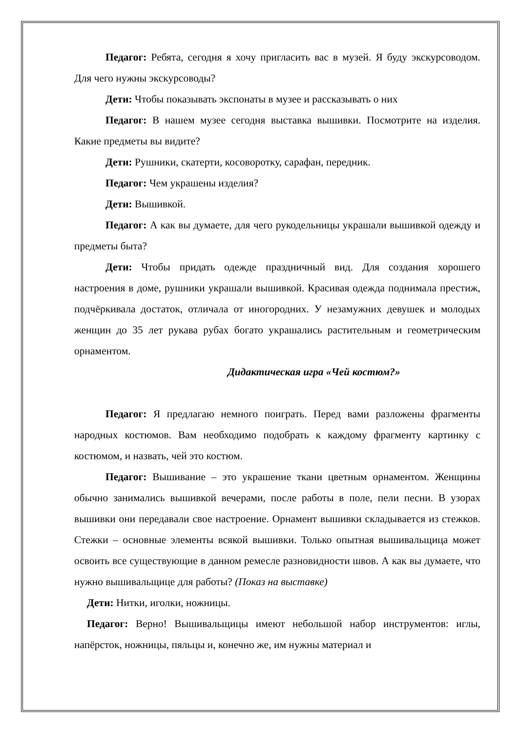Педагог: Ребята, сегодня я хочу пригласить вас в музей. Я буду экскурсоводом. Для чего нужны экскурсоводы?
Дети: Чтобы показывать экспонаты в музее и рассказывать о них
Педагог: В нашем музее сегодня выставка вышивки. Посмотрите на изделия. Какие предметы вы видите?
Дети: Рушники, скатерти, косоворотку, сарафан, передник.
Педагог: Чем украшены изделия?
Дети: Вышивкой.
Педагог: А как вы думаете, для чего рукодельницы украшали вышивкой одежду и предметы быта?
Дети: Чтобы придать одежде праздничный вид. Для создания хорошего настроения в доме, рушники украшали вышивкой. Красивая одежда поднимала престиж, подчёркивала достаток, отличала от иногородних. У незамужних девушек и молодых женщин до 35 лет рукава рубах богато украшались растительным и геометрическим орнаментом.
Дидактическая игра «Чей костюм?»
Педагог: Я предлагаю немного поиграть. Перед вами разложены фрагменты народных костюмов. Вам необходимо подобрать к каждому фрагменту картинку с костюмом, и назвать, чей это костюм.
Педагог: Вышивание – это украшение ткани цветным орнаментом. Женщины обычно занимались вышивкой вечерами, после работы в поле, пели песни. В узорах вышивки они передавали свое настроение. Орнамент вышивки складывается из стежков. Стежки – основные элементы всякой вышивки. Только опытная вышивальщица может освоить все существующие в данном ремесле разновидности швов. А как вы думаете, что нужно вышивальщице для работы? (Показ на выставке)
Дети: Нитки, иголки, ножницы.
Педагог: Верно! Вышивальщицы имеют небольшой набор инструментов: иглы, напёрсток, ножницы, пяльцы и, конечно же, им нужны материал и